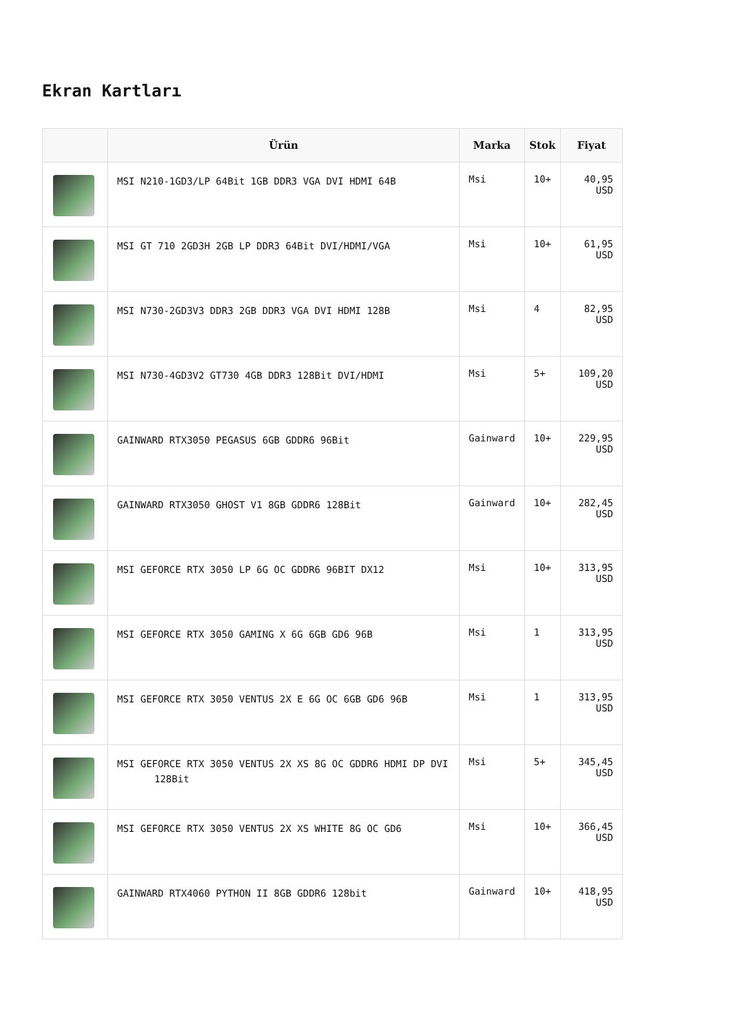Ekran Kartları
| | Ürün | Marka | Stok | Fiyat |
| --- | --- | --- | --- | --- |
| | MSI N210-1GD3/LP 64Bit 1GB DDR3 VGA DVI HDMI 64B | Msi | 10+ | 40,95 USD |
| | MSI GT 710 2GD3H 2GB LP DDR3 64Bit DVI/HDMI/VGA | Msi | 10+ | 61,95 USD |
| | MSI N730-2GD3V3 DDR3 2GB DDR3 VGA DVI HDMI 128B | Msi | 4 | 82,95 USD |
| | MSI N730-4GD3V2 GT730 4GB DDR3 128Bit DVI/HDMI | Msi | 5+ | 109,20 USD |
| | GAINWARD RTX3050 PEGASUS 6GB GDDR6 96Bit | Gainward | 10+ | 229,95 USD |
| | GAINWARD RTX3050 GHOST V1 8GB GDDR6 128Bit | Gainward | 10+ | 282,45 USD |
| | MSI GEFORCE RTX 3050 LP 6G OC GDDR6 96BIT DX12 | Msi | 10+ | 313,95 USD |
| | MSI GEFORCE RTX 3050 GAMING X 6G 6GB GD6 96B | Msi | 1 | 313,95 USD |
| | MSI GEFORCE RTX 3050 VENTUS 2X E 6G OC 6GB GD6 96B | Msi | 1 | 313,95 USD |
| | MSI GEFORCE RTX 3050 VENTUS 2X XS 8G OC GDDR6 HDMI DP DVI 128Bit | Msi | 5+ | 345,45 USD |
| | MSI GEFORCE RTX 3050 VENTUS 2X XS WHITE 8G OC GD6 | Msi | 10+ | 366,45 USD |
| | GAINWARD RTX4060 PYTHON II 8GB GDDR6 128bit | Gainward | 10+ | 418,95 USD |